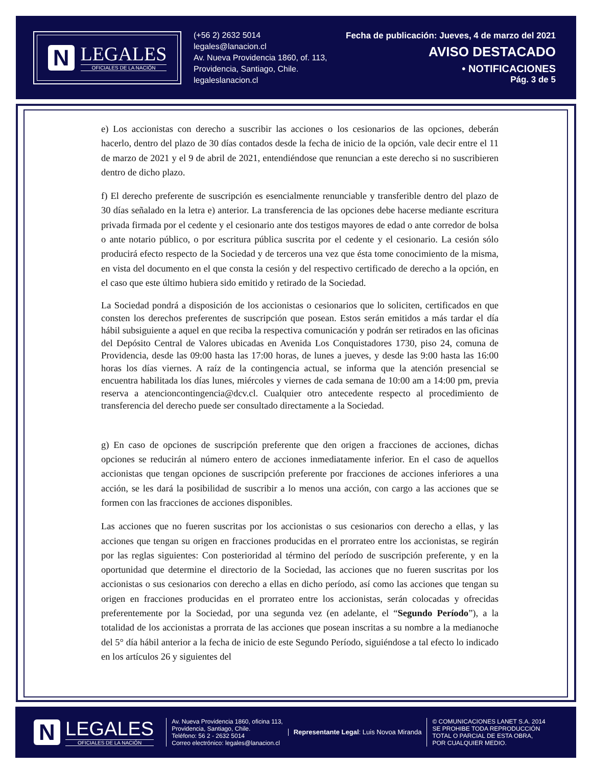N
LEGALES
OFICIALES DE LA NACIÓN
(+56 2) 2632 5014
legales@lanacion.cl
Av. Nueva Providencia 1860, of. 113,
Providencia, Santiago, Chile.
legaleslanacion.cl
Fecha de publicación: Jueves, 4 de marzo del 2021
AVISO DESTACADO
• NOTIFICACIONES
Pág. 3 de 5
e) Los accionistas con derecho a suscribir las acciones o los cesionarios de las opciones, deberán hacerlo, dentro del plazo de 30 días contados desde la fecha de inicio de la opción, vale decir entre el 11 de marzo de 2021 y el 9 de abril de 2021, entendiéndose que renuncian a este derecho si no suscribieren dentro de dicho plazo.
f) El derecho preferente de suscripción es esencialmente renunciable y transferible dentro del plazo de 30 días señalado en la letra e) anterior. La transferencia de las opciones debe hacerse mediante escritura privada firmada por el cedente y el cesionario ante dos testigos mayores de edad o ante corredor de bolsa o ante notario público, o por escritura pública suscrita por el cedente y el cesionario. La cesión sólo producirá efecto respecto de la Sociedad y de terceros una vez que ésta tome conocimiento de la misma, en vista del documento en el que consta la cesión y del respectivo certificado de derecho a la opción, en el caso que este último hubiera sido emitido y retirado de la Sociedad.
La Sociedad pondrá a disposición de los accionistas o cesionarios que lo soliciten, certificados en que consten los derechos preferentes de suscripción que posean. Estos serán emitidos a más tardar el día hábil subsiguiente a aquel en que reciba la respectiva comunicación y podrán ser retirados en las oficinas del Depósito Central de Valores ubicadas en Avenida Los Conquistadores 1730, piso 24, comuna de Providencia, desde las 09:00 hasta las 17:00 horas, de lunes a jueves, y desde las 9:00 hasta las 16:00 horas los días viernes. A raíz de la contingencia actual, se informa que la atención presencial se encuentra habilitada los días lunes, miércoles y viernes de cada semana de 10:00 am a 14:00 pm, previa reserva a atencioncontingencia@dcv.cl. Cualquier otro antecedente respecto al procedimiento de transferencia del derecho puede ser consultado directamente a la Sociedad.
g) En caso de opciones de suscripción preferente que den origen a fracciones de acciones, dichas opciones se reducirán al número entero de acciones inmediatamente inferior. En el caso de aquellos accionistas que tengan opciones de suscripción preferente por fracciones de acciones inferiores a una acción, se les dará la posibilidad de suscribir a lo menos una acción, con cargo a las acciones que se formen con las fracciones de acciones disponibles.
Las acciones que no fueren suscritas por los accionistas o sus cesionarios con derecho a ellas, y las acciones que tengan su origen en fracciones producidas en el prorrateo entre los accionistas, se regirán por las reglas siguientes: Con posterioridad al término del período de suscripción preferente, y en la oportunidad que determine el directorio de la Sociedad, las acciones que no fueren suscritas por los accionistas o sus cesionarios con derecho a ellas en dicho período, así como las acciones que tengan su origen en fracciones producidas en el prorrateo entre los accionistas, serán colocadas y ofrecidas preferentemente por la Sociedad, por una segunda vez (en adelante, el “Segundo Período”), a la totalidad de los accionistas a prorrata de las acciones que posean inscritas a su nombre a la medianoche del 5° día hábil anterior a la fecha de inicio de este Segundo Período, siguiéndose a tal efecto lo indicado en los artículos 26 y siguientes del
N
LEGALES
OFICIALES DE LA NACIÓN
Av. Nueva Providencia 1860, oficina 113,
Providencia, Santiago, Chile.
Teléfono: 56 2 - 2632 5014
Correo electrónico: legales@lanacion.cl
Representante Legal: Luis Novoa Miranda
© COMUNICACIONES LANET S.A. 2014
SE PROHIBE TODA REPRODUCCIÓN
TOTAL O PARCIAL DE ESTA OBRA,
POR CUALQUIER MEDIO.